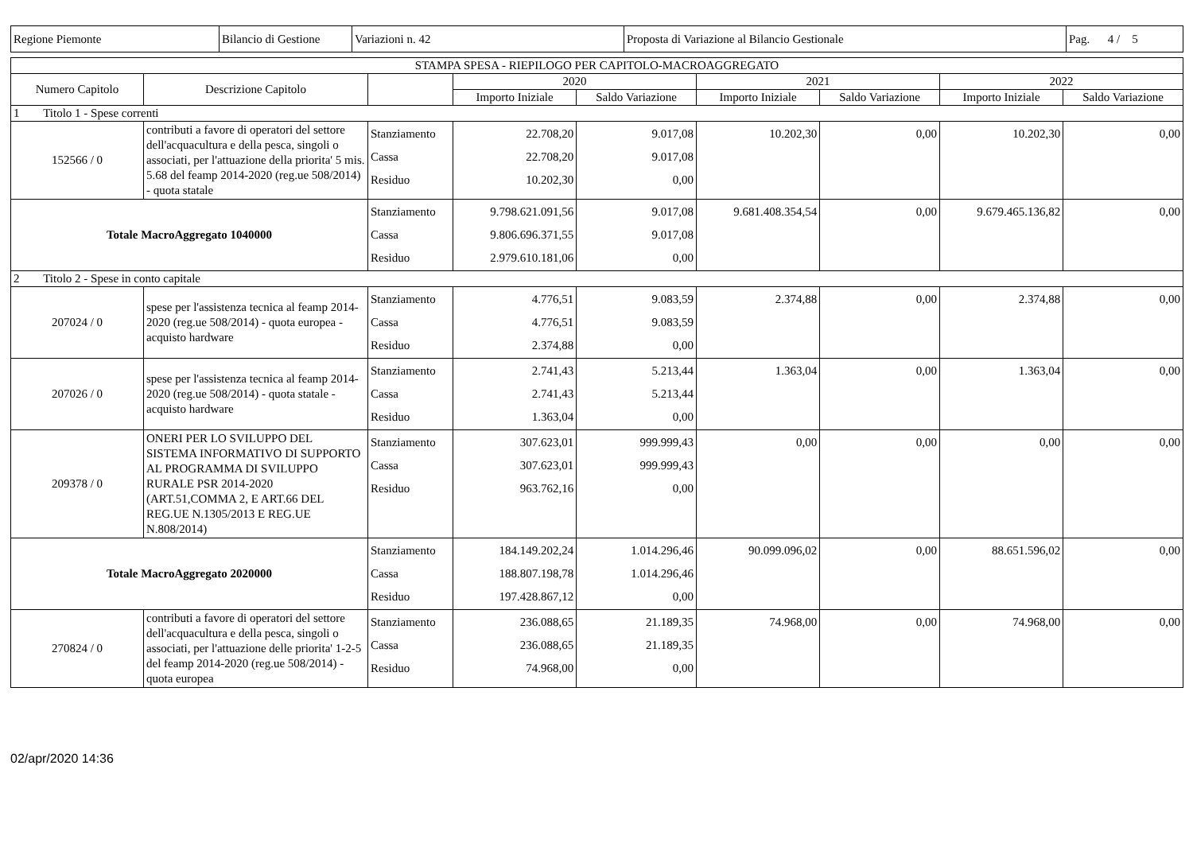| Regione Piemonte | Bilancio di Gestione | Variazioni n. 42 | Proposta di Variazione al Bilancio Gestionale | Pag. 4 / 5 |
| STAMPA SPESA - RIEPILOGO PER CAPITOLO-MACROAGGREGATO | | | | | | | | |
| Numero Capitolo | Descrizione Capitolo | | 2020 | | 2021 | | 2022 | |
| | | | Importo Iniziale | Saldo Variazione | Importo Iniziale | Saldo Variazione | Importo Iniziale | Saldo Variazione |
| 1 Titolo 1 - Spese correnti | | | | | | | | |
| 152566 / 0 | contributi a favore di operatori del settore dell'acquacultura e della pesca, singoli o associati, per l'attuazione della priorita' 5 mis. 5.68 del feamp 2014-2020 (reg.ue 508/2014) - quota statale | Stanziamento Cassa Residuo | 22.708,20 22.708,20 10.202,30 | 9.017,08 9.017,08 0,00 | 10.202,30 | 0,00 | 10.202,30 | 0,00 |
| Totale MacroAggregato 1040000 | | Stanziamento Cassa Residuo | 9.798.621.091,56 9.806.696.371,55 2.979.610.181,06 | 9.017,08 9.017,08 0,00 | 9.681.408.354,54 | 0,00 | 9.679.465.136,82 | 0,00 |
| 2 Titolo 2 - Spese in conto capitale | | | | | | | | |
| 207024 / 0 | spese per l'assistenza tecnica al feamp 2014-2020 (reg.ue 508/2014) - quota europea - acquisto hardware | Stanziamento Cassa Residuo | 4.776,51 4.776,51 2.374,88 | 9.083,59 9.083,59 0,00 | 2.374,88 | 0,00 | 2.374,88 | 0,00 |
| 207026 / 0 | spese per l'assistenza tecnica al feamp 2014-2020 (reg.ue 508/2014) - quota statale - acquisto hardware | Stanziamento Cassa Residuo | 2.741,43 2.741,43 1.363,04 | 5.213,44 5.213,44 0,00 | 1.363,04 | 0,00 | 1.363,04 | 0,00 |
| 209378 / 0 | ONERI PER LO SVILUPPO DEL SISTEMA INFORMATIVO DI SUPPORTO AL PROGRAMMA DI SVILUPPO RURALE PSR 2014-2020 (ART.51,COMMA 2, E ART.66 DEL REG.UE N.1305/2013 E REG.UE N.808/2014) | Stanziamento Cassa Residuo | 307.623,01 307.623,01 963.762,16 | 999.999,43 999.999,43 0,00 | 0,00 | 0,00 | 0,00 | 0,00 |
| Totale MacroAggregato 2020000 | | Stanziamento Cassa Residuo | 184.149.202,24 188.807.198,78 197.428.867,12 | 1.014.296,46 1.014.296,46 0,00 | 90.099.096,02 | 0,00 | 88.651.596,02 | 0,00 |
| 270824 / 0 | contributi a favore di operatori del settore dell'acquacultura e della pesca, singoli o associati, per l'attuazione delle priorita' 1-2-5 del feamp 2014-2020 (reg.ue 508/2014) - quota europea | Stanziamento Cassa Residuo | 236.088,65 236.088,65 74.968,00 | 21.189,35 21.189,35 0,00 | 74.968,00 | 0,00 | 74.968,00 | 0,00 |
02/apr/2020 14:36